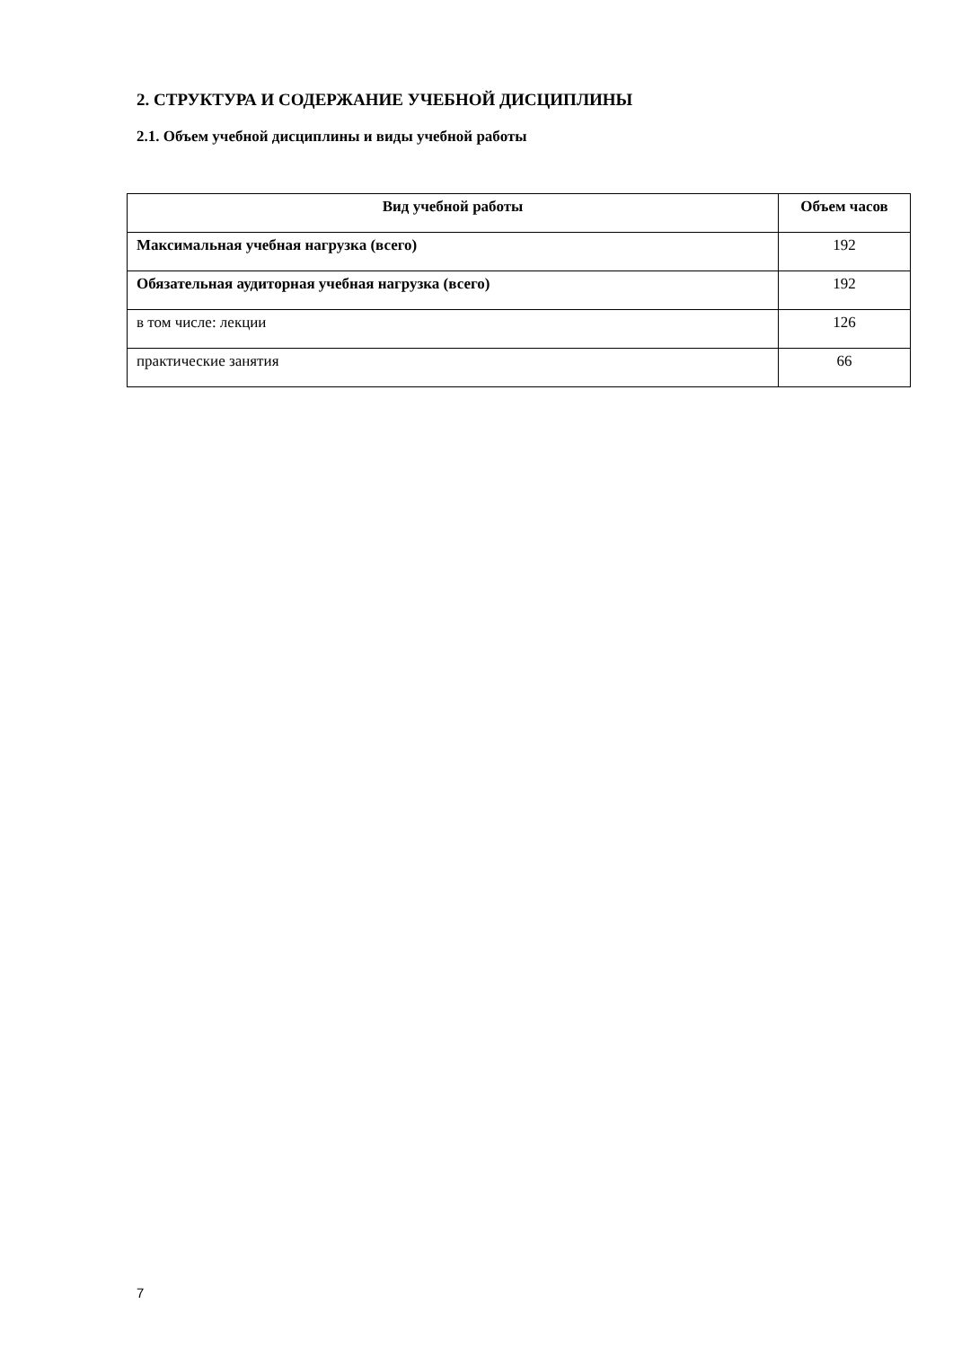2. СТРУКТУРА И СОДЕРЖАНИЕ УЧЕБНОЙ ДИСЦИПЛИНЫ
2.1. Объем учебной дисциплины и виды учебной работы
| Вид учебной работы | Объем часов |
| --- | --- |
| Максимальная учебная нагрузка (всего) | 192 |
| Обязательная аудиторная учебная нагрузка (всего) | 192 |
| в том числе: лекции | 126 |
| практические занятия | 66 |
7